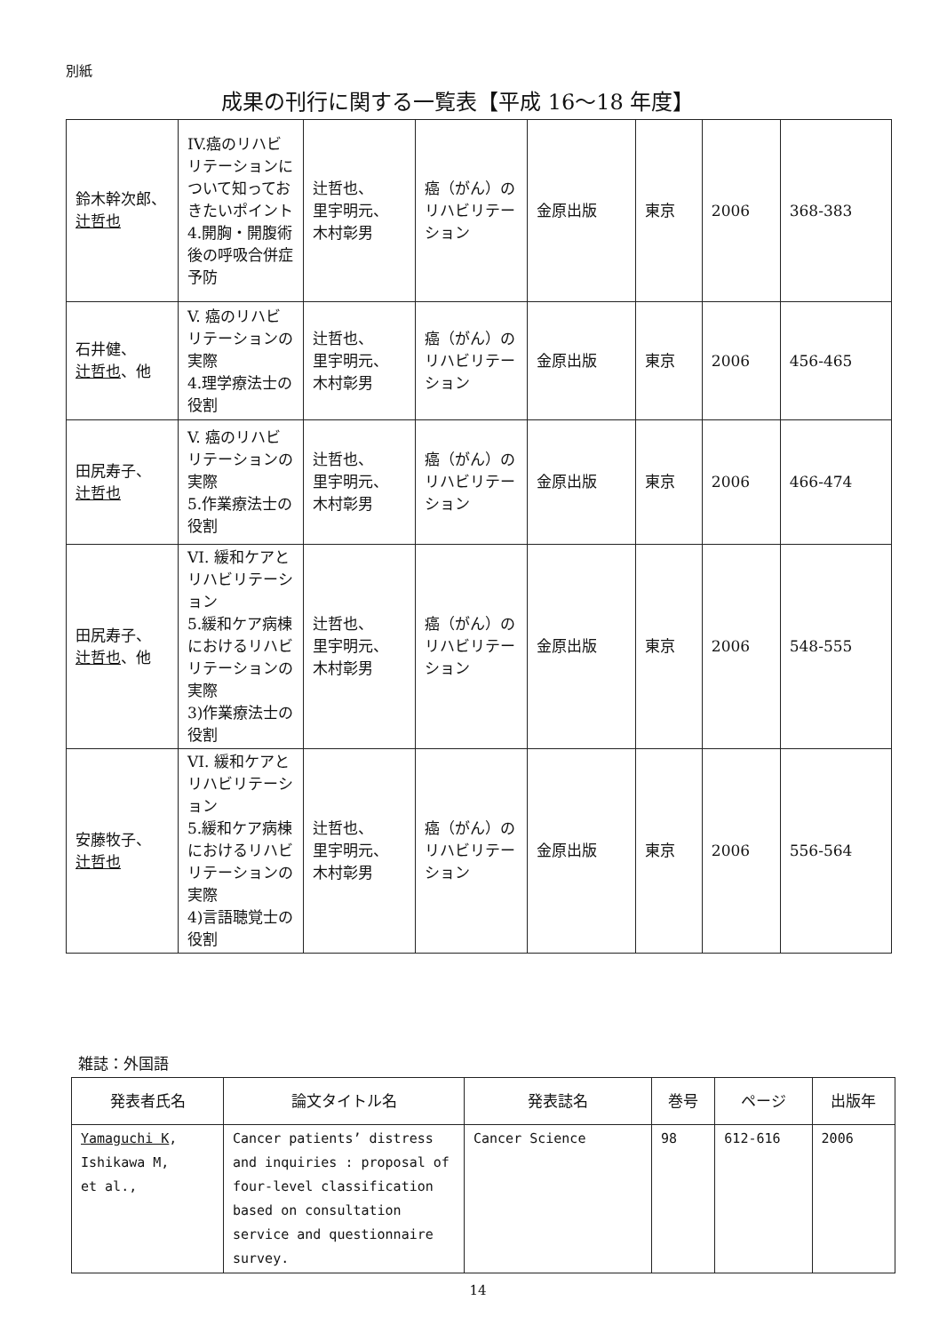別紙
成果の刊行に関する一覧表【平成 16〜18 年度】
| 鈴木幹次郎、 辻哲也 | IV.癌のリハビリテーションについて知っておきたいポイント4.開胸・開腹術後の呼吸合併症予防 | 辻哲也、 里宇明元、 木村彰男 | 癌（がん）のリハビリテーション | 金原出版 | 東京 | 2006 | 368-383 |
| 石井健、 辻哲也 、他 | V. 癌のリハビリテーションの実際 4.理学療法士の役割 | 辻哲也、 里宇明元、 木村彰男 | 癌（がん）のリハビリテーション | 金原出版 | 東京 | 2006 | 456-465 |
| 田尻寿子、 辻哲也 | V. 癌のリハビリテーションの実際 5.作業療法士の役割 | 辻哲也、 里宇明元、 木村彰男 | 癌（がん）のリハビリテーション | 金原出版 | 東京 | 2006 | 466-474 |
| 田尻寿子、 辻哲也 、他 | VI. 緩和ケアとリハビリテーション 5.緩和ケア病棟におけるリハビリテーションの実際 3)作業療法士の役割 | 辻哲也、 里宇明元、 木村彰男 | 癌（がん）のリハビリテーション | 金原出版 | 東京 | 2006 | 548-555 |
| 安藤牧子、 辻哲也 | VI. 緩和ケアとリハビリテーション 5.緩和ケア病棟におけるリハビリテーションの実際 4)言語聴覚士の役割 | 辻哲也、 里宇明元、 木村彰男 | 癌（がん）のリハビリテーション | 金原出版 | 東京 | 2006 | 556-564 |
雑誌：外国語
| 発表者氏名 | 論文タイトル名 | 発表誌名 | 巻号 | ページ | 出版年 |
| --- | --- | --- | --- | --- | --- |
| Yamaguchi K , Ishikawa M, et al., | Cancer patients’ distress and inquiries : proposal of four-level classification based on consultation service and questionnaire survey. | Cancer Science | 98 | 612-616 | 2006 |
14